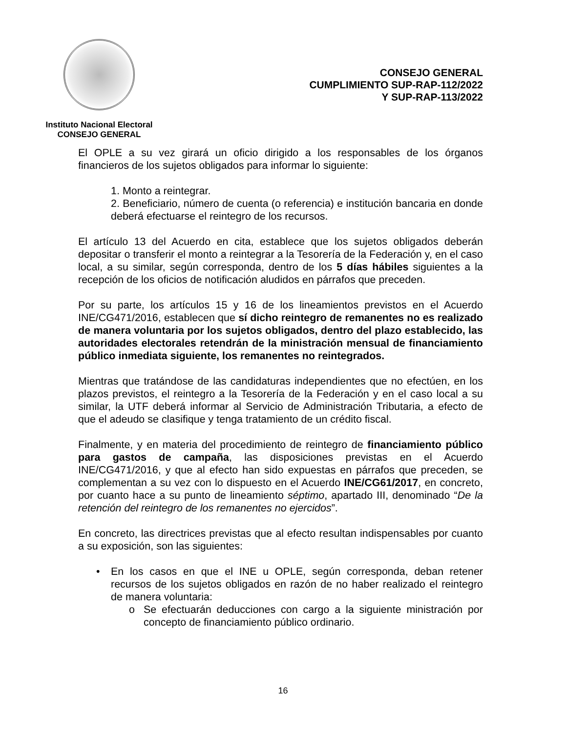Instituto Nacional Electoral
CONSEJO GENERAL
CONSEJO GENERAL
CUMPLIMIENTO SUP-RAP-112/2022
Y SUP-RAP-113/2022
El OPLE a su vez girará un oficio dirigido a los responsables de los órganos financieros de los sujetos obligados para informar lo siguiente:
1. Monto a reintegrar.
2. Beneficiario, número de cuenta (o referencia) e institución bancaria en donde deberá efectuarse el reintegro de los recursos.
El artículo 13 del Acuerdo en cita, establece que los sujetos obligados deberán depositar o transferir el monto a reintegrar a la Tesorería de la Federación y, en el caso local, a su similar, según corresponda, dentro de los 5 días hábiles siguientes a la recepción de los oficios de notificación aludidos en párrafos que preceden.
Por su parte, los artículos 15 y 16 de los lineamientos previstos en el Acuerdo INE/CG471/2016, establecen que sí dicho reintegro de remanentes no es realizado de manera voluntaria por los sujetos obligados, dentro del plazo establecido, las autoridades electorales retendrán de la ministración mensual de financiamiento público inmediata siguiente, los remanentes no reintegrados.
Mientras que tratándose de las candidaturas independientes que no efectúen, en los plazos previstos, el reintegro a la Tesorería de la Federación y en el caso local a su similar, la UTF deberá informar al Servicio de Administración Tributaria, a efecto de que el adeudo se clasifique y tenga tratamiento de un crédito fiscal.
Finalmente, y en materia del procedimiento de reintegro de financiamiento público para gastos de campaña, las disposiciones previstas en el Acuerdo INE/CG471/2016, y que al efecto han sido expuestas en párrafos que preceden, se complementan a su vez con lo dispuesto en el Acuerdo INE/CG61/2017, en concreto, por cuanto hace a su punto de lineamiento séptimo, apartado III, denominado “De la retención del reintegro de los remanentes no ejercidos”.
En concreto, las directrices previstas que al efecto resultan indispensables por cuanto a su exposición, son las siguientes:
• En los casos en que el INE u OPLE, según corresponda, deban retener recursos de los sujetos obligados en razón de no haber realizado el reintegro de manera voluntaria:
o Se efectuarán deducciones con cargo a la siguiente ministración por concepto de financiamiento público ordinario.
16